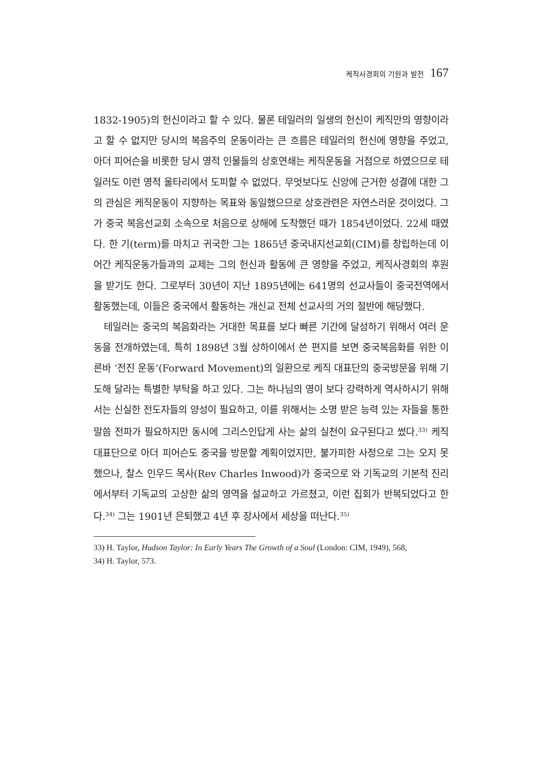케직사경회의 기원과 발전 167
1832-1905)의 헌신이라고 할 수 있다. 물론 테일러의 일생의 헌신이 케직만의 영향이라고 할 수 없지만 당시의 복음주의 운동이라는 큰 흐름은 테일러의 헌신에 영향을 주었고, 아더 피어슨을 비롯한 당시 영적 인물들의 상호연쇄는 케직운동을 거점으로 하였으므로 테일러도 이런 영적 울타리에서 도피할 수 없었다. 무엇보다도 신앙에 근거한 성결에 대한 그의 관심은 케직운동이 지향하는 목표와 동일했으므로 상호관련은 자연스러운 것이었다. 그가 중국 복음선교회 소속으로 처음으로 상해에 도착했던 때가 1854년이었다. 22세 때였다. 한 기(term)를 마치고 귀국한 그는 1865년 중국내지선교회(CIM)를 창립하는데 이 어간 케직운동가들과의 교제는 그의 헌신과 활동에 큰 영향을 주었고, 케직사경회의 후원을 받기도 한다. 그로부터 30년이 지난 1895년에는 641명의 선교사들이 중국전역에서 활동했는데, 이들은 중국에서 활동하는 개신교 전체 선교사의 거의 절반에 해당했다.
테일러는 중국의 복음화라는 거대한 목표를 보다 빠른 기간에 달성하기 위해서 여러 운동을 전개하였는데, 특히 1898년 3월 상하이에서 쓴 편지를 보면 중국복음화를 위한 이른바 ‘전진 운동’(Forward Movement)의 일환으로 케직 대표단의 중국방문을 위해 기도해 달라는 특별한 부탁을 하고 있다. 그는 하나님의 영이 보다 강력하게 역사하시기 위해서는 신실한 전도자들의 양성이 필요하고, 이를 위해서는 소명 받은 능력 있는 자들을 통한 말씀 전파가 필요하지만 동시에 그리스인답게 사는 삶의 실천이 요구된다고 썼다.<sup>33)</sup> 케직 대표단으로 아더 피어슨도 중국을 방문할 계획이었지만, 불가피한 사정으로 그는 오지 못했으나, 찰스 인우드 목사(Rev Charles Inwood)가 중국으로 와 기독교의 기본적 진리에서부터 기독교의 고상한 삶의 영역을 설교하고 가르쳤고, 이런 집회가 반복되었다고 한다.<sup>34)</sup> 그는 1901년 은퇴했고 4년 후 장사에서 세상을 떠난다.<sup>35)</sup>
33) H. Taylor, Hudson Taylor: In Early Years The Growth of a Soul (London: CIM, 1949), 568,
34) H. Taylor, 573.